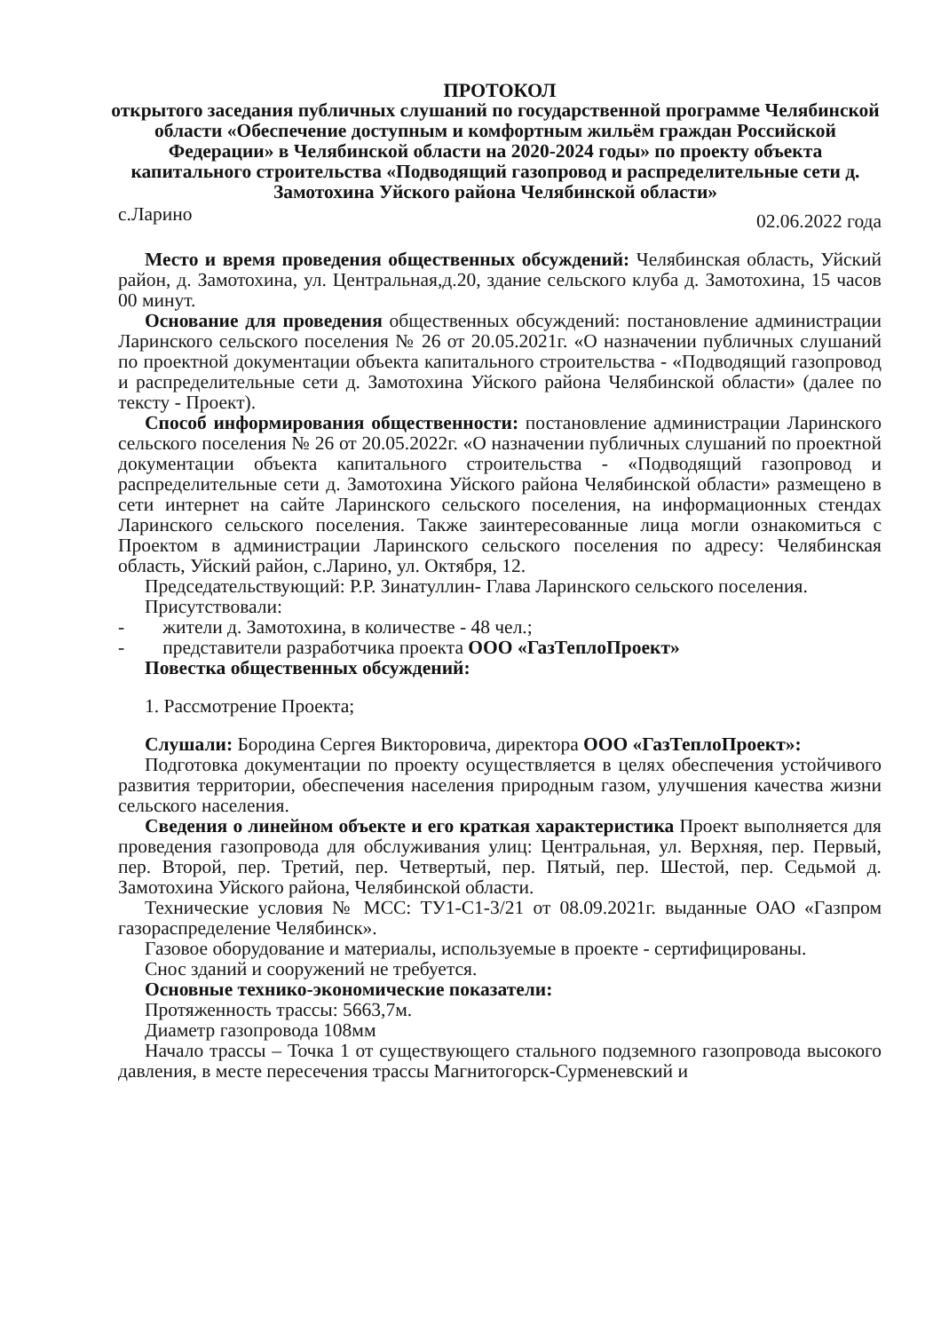ПРОТОКОЛ
открытого заседания публичных слушаний по государственной программе Челябинской области «Обеспечение доступным и комфортным жильём граждан Российской Федерации» в Челябинской области на 2020-2024 годы» по проекту объекта капитального строительства «Подводящий газопровод и распределительные сети д. Замотохина Уйского района Челябинской области»
с.Ларино 02.06.2022 года
Место и время проведения общественных обсуждений: Челябинская область, Уйский район, д. Замотохина, ул. Центральная,д.20, здание сельского клуба д. Замотохина, 15 часов 00 минут.
Основание для проведения общественных обсуждений: постановление администрации Ларинского сельского поселения № 26 от 20.05.2021г. «О назначении публичных слушаний по проектной документации объекта капитального строительства - «Подводящий газопровод и распределительные сети д. Замотохина Уйского района Челябинской области» (далее по тексту - Проект).
Способ информирования общественности: постановление администрации Ларинского сельского поселения № 26 от 20.05.2022г. «О назначении публичных слушаний по проектной документации объекта капитального строительства - «Подводящий газопровод и распределительные сети д. Замотохина Уйского района Челябинской области» размещено в сети интернет на сайте Ларинского сельского поселения, на информационных стендах Ларинского сельского поселения. Также заинтересованные лица могли ознакомиться с Проектом в администрации Ларинского сельского поселения по адресу: Челябинская область, Уйский район, с.Ларино, ул. Октября, 12.
Председательствующий: Р.Р. Зинатуллин- Глава Ларинского сельского поселения.
Присутствовали:
- жители д. Замотохина, в количестве - 48 чел.;
- представители разработчика проекта ООО «ГазТеплоПроект»
Повестка общественных обсуждений:
1. Рассмотрение Проекта;
Слушали: Бородина Сергея Викторовича, директора ООО «ГазТеплоПроект»:
Подготовка документации по проекту осуществляется в целях обеспечения устойчивого развития территории, обеспечения населения природным газом, улучшения качества жизни сельского населения.
Сведения о линейном объекте и его краткая характеристика Проект выполняется для проведения газопровода для обслуживания улиц: Центральная, ул. Верхняя, пер. Первый, пер. Второй, пер. Третий, пер. Четвертый, пер. Пятый, пер. Шестой, пер. Седьмой д. Замотохина Уйского района, Челябинской области.
Технические условия № МСС: ТУ1-С1-3/21 от 08.09.2021г. выданные ОАО «Газпром газораспределение Челябинск».
Газовое оборудование и материалы, используемые в проекте - сертифицированы.
Снос зданий и сооружений не требуется.
Основные технико-экономические показатели:
Протяженность трассы: 5663,7м.
Диаметр газопровода 108мм
Начало трассы – Точка 1 от существующего стального подземного газопровода высокого давления, в месте пересечения трассы Магнитогорск-Сурменевский и